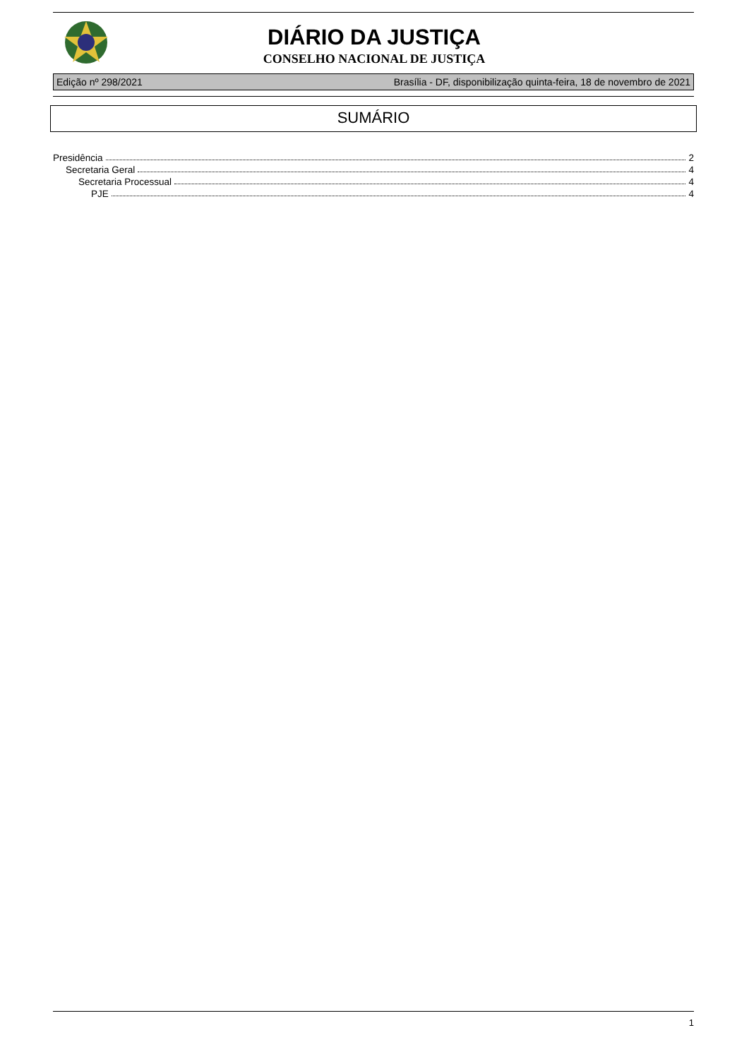DIÁRIO DA JUSTIÇA
CONSELHO NACIONAL DE JUSTIÇA
Edição nº 298/2021 Brasília - DF, disponibilização quinta-feira, 18 de novembro de 2021
SUMÁRIO
Presidência 2
Secretaria Geral 4
Secretaria Processual 4
PJE 4
1